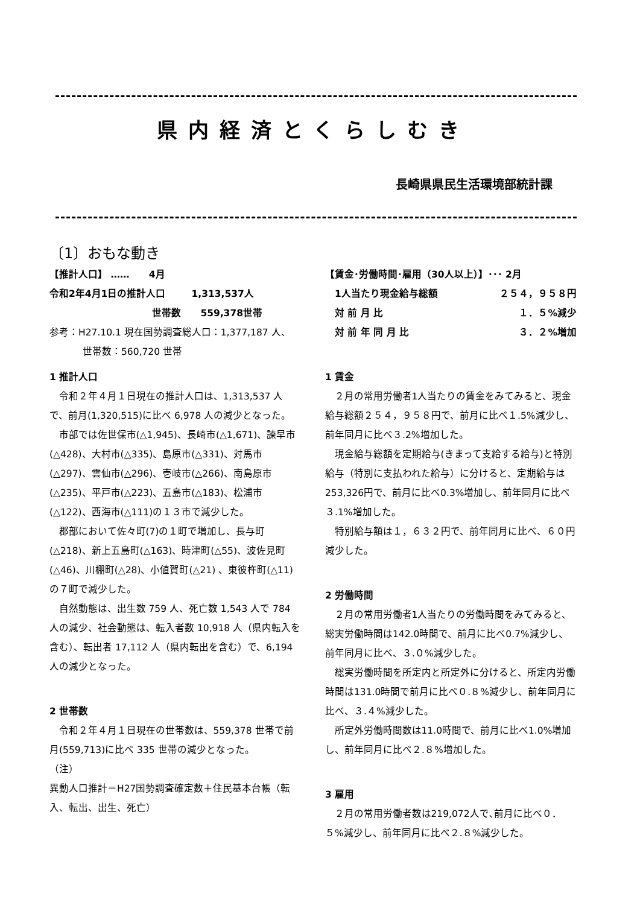県内経済とくらしむき
長崎県県民生活環境部統計課
〔1〕おもな動き
【推計人口】 …… 4月
令和2年4月1日の推計人口 1,313,537人
世帯数 559,378世帯
参考：H27.10.1 現在国勢調査総人口：1,377,187 人、
世帯数：560,720 世帯
1 推計人口
令和２年４月１日現在の推計人口は、1,313,537 人で、前月(1,320,515)に比べ 6,978 人の減少となった。
市部では佐世保市(△1,945)、長崎市(△1,671)、諫早市(△428)、大村市(△335)、島原市(△331)、対馬市(△297)、雲仙市(△296)、壱岐市(△266)、南島原市(△235)、平戸市(△223)、五島市(△183)、松浦市(△122)、西海市(△111)の１３市で減少した。
郡部において佐々町(7)の１町で増加し、長与町(△218)、新上五島町(△163)、時津町(△55)、波佐見町(△46)、川棚町(△28)、小値賀町(△21) 、東彼杵町(△11)の７町で減少した。
自然動態は、出生数 759 人、死亡数 1,543 人で 784 人の減少、社会動態は、転入者数 10,918 人（県内転入を含む）、転出者 17,112 人（県内転出を含む）で、6,194 人の減少となった。
2 世帯数
令和２年４月１日現在の世帯数は、559,378 世帯で前月(559,713)に比べ 335 世帯の減少となった。
（注）
異動人口推計＝H27国勢調査確定数＋住民基本台帳（転入、転出、出生、死亡）
【賃金･労働時間･雇用（30人以上）】･･･ 2月
1人当たり現金給与総額 ２５４，９５８円
対 前 月 比 １．５%減少
対 前 年 同 月 比 ３．２%増加
1 賃金
２月の常用労働者1人当たりの賃金をみてみると、現金給与総額２５４，９５８円で、前月に比べ１.5%減少し、前年同月に比べ３.2%増加した。
現金給与総額を定期給与(きまって支給する給与)と特別給与（特別に支払われた給与）に分けると、定期給与は253,326円で、前月に比べ0.3%増加し、前年同月に比べ３.1%増加した。
特別給与額は１，６３２円で、前年同月に比べ、６０円減少した。
2 労働時間
２月の常用労働者1人当たりの労働時間をみてみると、総実労働時間は142.0時間で、前月に比べ0.7%減少し、前年同月に比べ、３.０%減少した。
総実労働時間を所定内と所定外に分けると、所定内労働時間は131.0時間で前月に比べ０.８%減少し、前年同月に比べ、３.４%減少した。
所定外労働時間数は11.0時間で、前月に比べ1.0%増加し、前年同月に比べ２.８%増加した。
3 雇用
２月の常用労働者数は219,072人で､前月に比べ０．５%減少し、前年同月に比べ２.８%減少した。